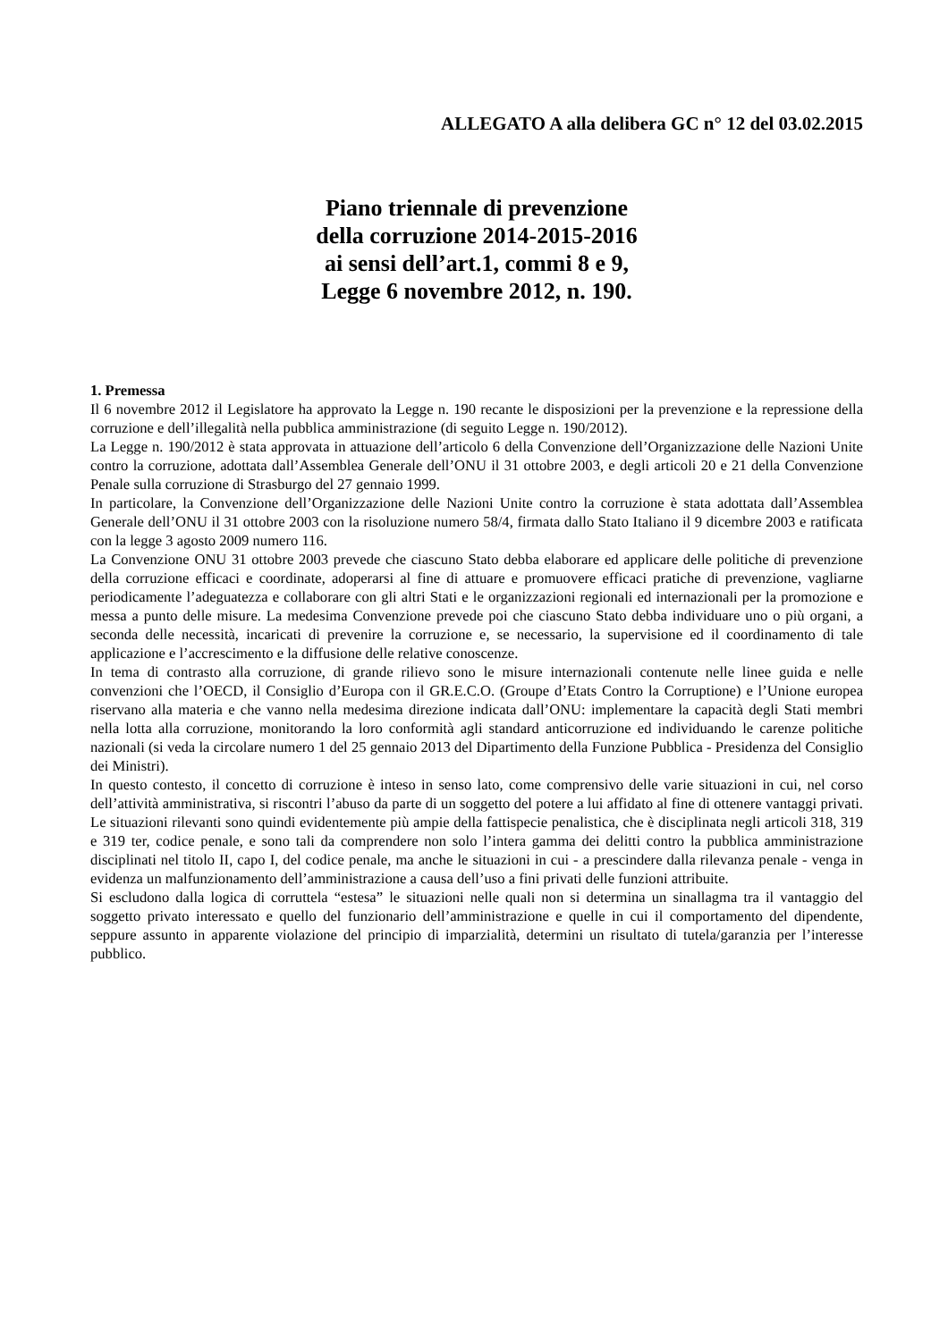ALLEGATO A alla delibera GC n° 12 del 03.02.2015
Piano triennale di prevenzione
della corruzione 2014-2015-2016
ai sensi dell’art.1, commi 8 e 9,
Legge 6 novembre 2012, n. 190.
1. Premessa
Il 6 novembre 2012 il Legislatore ha approvato la Legge n. 190 recante le disposizioni per la prevenzione e la repressione della corruzione e dell’illegalità nella pubblica amministrazione (di seguito Legge n. 190/2012).
La Legge n. 190/2012 è stata approvata in attuazione dell’articolo 6 della Convenzione dell’Organizzazione delle Nazioni Unite contro la corruzione, adottata dall’Assemblea Generale dell’ONU il 31 ottobre 2003, e degli articoli 20 e 21 della Convenzione Penale sulla corruzione di Strasburgo del 27 gennaio 1999.
In particolare, la Convenzione dell’Organizzazione delle Nazioni Unite contro la corruzione è stata adottata dall’Assemblea Generale dell’ONU il 31 ottobre 2003 con la risoluzione numero 58/4, firmata dallo Stato Italiano il 9 dicembre 2003 e ratificata con la legge 3 agosto 2009 numero 116.
La Convenzione ONU 31 ottobre 2003 prevede che ciascuno Stato debba elaborare ed applicare delle politiche di prevenzione della corruzione efficaci e coordinate, adoperarsi al fine di attuare e promuovere efficaci pratiche di prevenzione, vagliarne periodicamente l’adeguatezza e collaborare con gli altri Stati e le organizzazioni regionali ed internazionali per la promozione e messa a punto delle misure. La medesima Convenzione prevede poi che ciascuno Stato debba individuare uno o più organi, a seconda delle necessità, incaricati di prevenire la corruzione e, se necessario, la supervisione ed il coordinamento di tale applicazione e l’accrescimento e la diffusione delle relative conoscenze.
In tema di contrasto alla corruzione, di grande rilievo sono le misure internazionali contenute nelle linee guida e nelle convenzioni che l’OECD, il Consiglio d’Europa con il GR.E.C.O. (Groupe d’Etats Contro la Corruptione) e l’Unione europea riservano alla materia e che vanno nella medesima direzione indicata dall’ONU: implementare la capacità degli Stati membri nella lotta alla corruzione, monitorando la loro conformità agli standard anticorruzione ed individuando le carenze politiche nazionali (si veda la circolare numero 1 del 25 gennaio 2013 del Dipartimento della Funzione Pubblica - Presidenza del Consiglio dei Ministri).
In questo contesto, il concetto di corruzione è inteso in senso lato, come comprensivo delle varie situazioni in cui, nel corso dell’attività amministrativa, si riscontri l’abuso da parte di un soggetto del potere a lui affidato al fine di ottenere vantaggi privati. Le situazioni rilevanti sono quindi evidentemente più ampie della fattispecie penalistica, che è disciplinata negli articoli 318, 319 e 319 ter, codice penale, e sono tali da comprendere non solo l’intera gamma dei delitti contro la pubblica amministrazione disciplinati nel titolo II, capo I, del codice penale, ma anche le situazioni in cui - a prescindere dalla rilevanza penale - venga in evidenza un malfunzionamento dell’amministrazione a causa dell’uso a fini privati delle funzioni attribuite.
Si escludono dalla logica di corruttela “estesa” le situazioni nelle quali non si determina un sinallagma tra il vantaggio del soggetto privato interessato e quello del funzionario dell’amministrazione e quelle in cui il comportamento del dipendente, seppure assunto in apparente violazione del principio di imparzialità, determini un risultato di tutela/garanzia per l’interesse pubblico.